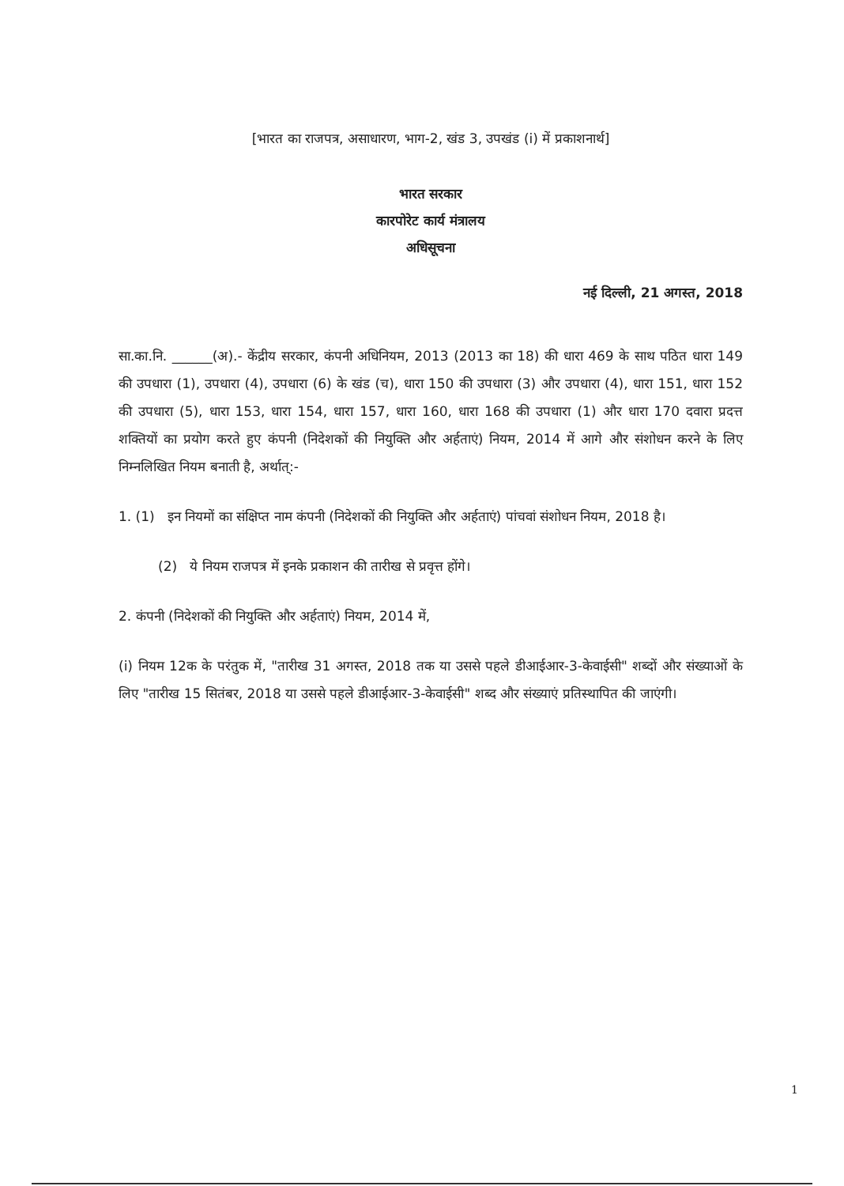[भारत का राजपत्र, असाधारण, भाग-2, खंड 3, उपखंड (i) में प्रकाशनार्थ]
भारत सरकार
कारपोरेट कार्य मंत्रालय
अधिसूचना
नई दिल्ली, 21 अगस्त, 2018
सा.का.नि. ______(अ).- केंद्रीय सरकार, कंपनी अधिनियम, 2013 (2013 का 18) की धारा 469 के साथ पठित धारा 149 की उपधारा (1), उपधारा (4), उपधारा (6) के खंड (च), धारा 150 की उपधारा (3) और उपधारा (4), धारा 151, धारा 152 की उपधारा (5), धारा 153, धारा 154, धारा 157, धारा 160, धारा 168 की उपधारा (1) और धारा 170 दवारा प्रदत्त शक्तियों का प्रयोग करते हुए कंपनी (निदेशकों की नियुक्ति और अर्हताएं) नियम, 2014 में आगे और संशोधन करने के लिए निम्नलिखित नियम बनाती है, अर्थात्:-
1. (1) इन नियमों का संक्षिप्त नाम कंपनी (निदेशकों की नियुक्ति और अर्हताएं) पांचवां संशोधन नियम, 2018 है।
(2) ये नियम राजपत्र में इनके प्रकाशन की तारीख से प्रवृत्त होंगे।
2. कंपनी (निदेशकों की नियुक्ति और अर्हताएं) नियम, 2014 में,
(i) नियम 12क के परंतुक में, "तारीख 31 अगस्त, 2018 तक या उससे पहले डीआईआर-3-केवाईसी" शब्दों और संख्याओं के लिए "तारीख 15 सितंबर, 2018 या उससे पहले डीआईआर-3-केवाईसी" शब्द और संख्याएं प्रतिस्थापित की जाएंगी।
1